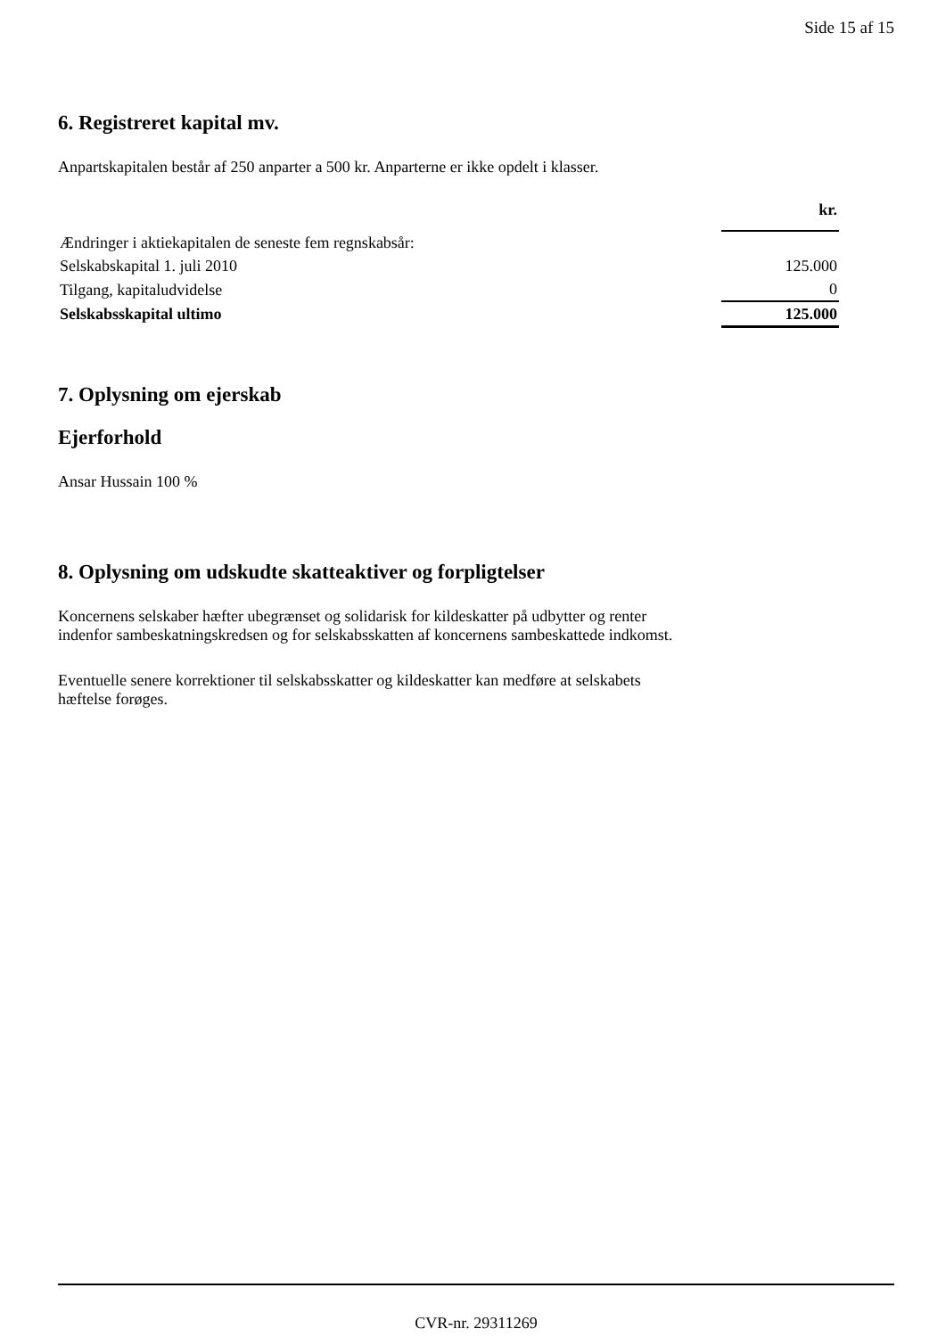Side 15 af 15
6. Registreret kapital mv.
Anpartskapitalen består af 250 anparter a 500 kr. Anparterne er ikke opdelt i klasser.
| | kr. |
| Ændringer i aktiekapitalen de seneste fem regnskabsår: | |
| Selskabskapital 1. juli 2010 | 125.000 |
| Tilgang, kapitaludvidelse | 0 |
| Selskabsskapital ultimo | 125.000 |
7. Oplysning om ejerskab
Ejerforhold
Ansar Hussain 100 %
8. Oplysning om udskudte skatteaktiver og forpligtelser
Koncernens selskaber hæfter ubegrænset og solidarisk for kildeskatter på udbytter og renter
indenfor sambeskatningskredsen og for selskabsskatten af koncernens sambeskattede indkomst.
Eventuelle senere korrektioner til selskabsskatter og kildeskatter kan medføre at selskabets
hæftelse forøges.
CVR-nr. 29311269